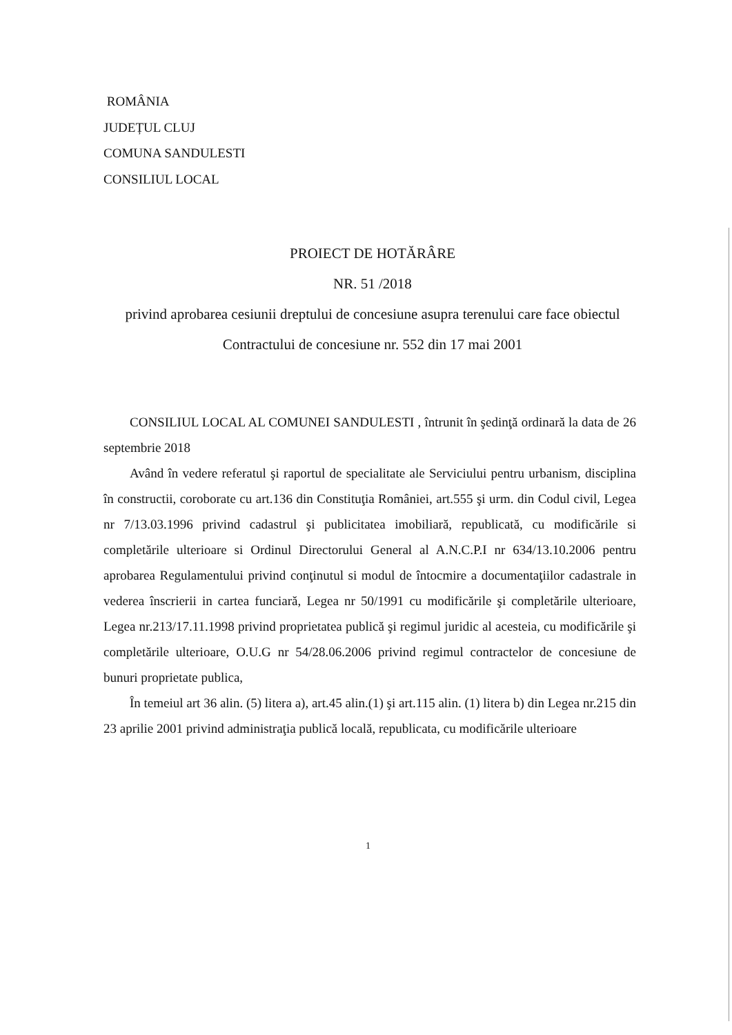ROMÂNIA
JUDEȚUL CLUJ
COMUNA SANDULESTI
CONSILIUL LOCAL
PROIECT DE HOTĂRÂRE
NR. 51 /2018
privind aprobarea cesiunii dreptului de concesiune asupra terenului care face obiectul Contractului de concesiune nr. 552 din 17 mai 2001
CONSILIUL LOCAL AL COMUNEI SANDULESTI , întrunit în şedinţă ordinară la data de 26 septembrie 2018
Având în vedere referatul şi raportul de specialitate ale Serviciului pentru urbanism, disciplina în constructii, coroborate cu art.136 din Constituţia României, art.555 şi urm. din Codul civil, Legea nr 7/13.03.1996 privind cadastrul şi publicitatea imobiliară, republicată, cu modificările si completările ulterioare si Ordinul Directorului General al A.N.C.P.I nr 634/13.10.2006 pentru aprobarea Regulamentului privind conţinutul si modul de întocmire a documentaţiilor cadastrale in vederea înscrierii in cartea funciară, Legea nr 50/1991 cu modificările şi completările ulterioare, Legea nr.213/17.11.1998 privind proprietatea publică şi regimul juridic al acesteia, cu modificările şi completările ulterioare, O.U.G nr 54/28.06.2006 privind regimul contractelor de concesiune de bunuri proprietate publica,
În temeiul art 36 alin. (5) litera a), art.45 alin.(1) şi art.115 alin. (1) litera b) din Legea nr.215 din 23 aprilie 2001 privind administraţia publică locală, republicata, cu modificările ulterioare
1